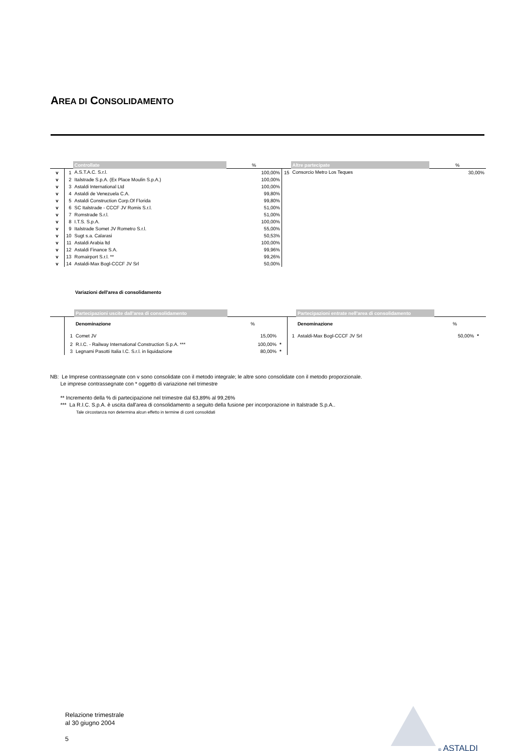AREA DI CONSOLIDAMENTO
| | | Controllate | % | | Altre partecipate | % |
| v | 1 | A.S.T.A.C. S.r.l. | 100,00% | 15 | Consorcio Metro Los Teques | 30,00% |
| v | 2 | Italstrade S.p.A. (Ex Place Moulin S.p.A.) | 100,00% | | | |
| v | 3 | Astaldi International Ltd | 100,00% | | | |
| v | 4 | Astaldi de Venezuela C.A. | 99,80% | | | |
| v | 5 | Astaldi Construction Corp.Of Florida | 99,80% | | | |
| v | 6 | SC Italstrade - CCCF JV Romis S.r.l. | 51,00% | | | |
| v | 7 | Romstrade S.r.l. | 51,00% | | | |
| v | 8 | I.T.S. S.p.A. | 100,00% | | | |
| v | 9 | Italstrade Somet JV Rometro S.r.l. | 55,00% | | | |
| v | 10 | Sugt s.a. Calarasi | 50,53% | | | |
| v | 11 | Astaldi Arabia ltd | 100,00% | | | |
| v | 12 | Astaldi Finance S.A. | 99,96% | | | |
| v | 13 | Romairport S.r.l. ** | 99,26% | | | |
| v | 14 | Astaldi-Max Bogl-CCCF JV Srl | 50,00% | | | |
Variazioni dell'area di consolidamento
| | | Partecipazioni uscite dall'area di consolidamento | | | | Partecipazioni entrate nell'area di consolidamento | | |
| | | Denominazione | % | | | Denominazione | % | |
| | 1 | Comet JV | 15,00% | | 1 | Astaldi-Max Bogl-CCCF JV Srl | 50,00% | * |
| | 2 | R.I.C. - Railway International Construction S.p.A. *** | 100,00% | * | | | | |
| | 3 | Legnami Pasotti Italia I.C. S.r.l. in liquidazione | 80,00% | * | | | | |
NB: Le Imprese contrassegnate con v sono consolidate con il metodo integrale; le altre sono consolidate con il metodo proporzionale.
Le imprese contrassegnate con * oggetto di variazione nel trimestre
** Incremento della % di partecipazione nel trimestre dal 63,89% al 99,26%
*** La R.I.C. S.p.A. è uscita dall'area di consolidamento a seguito della fusione per incorporazione in Italstrade S.p.A..
Tale circostanza non determina alcun effetto in termine di conti consolidati
Relazione trimestrale
al 30 giugno 2004
5
® ASTALDI